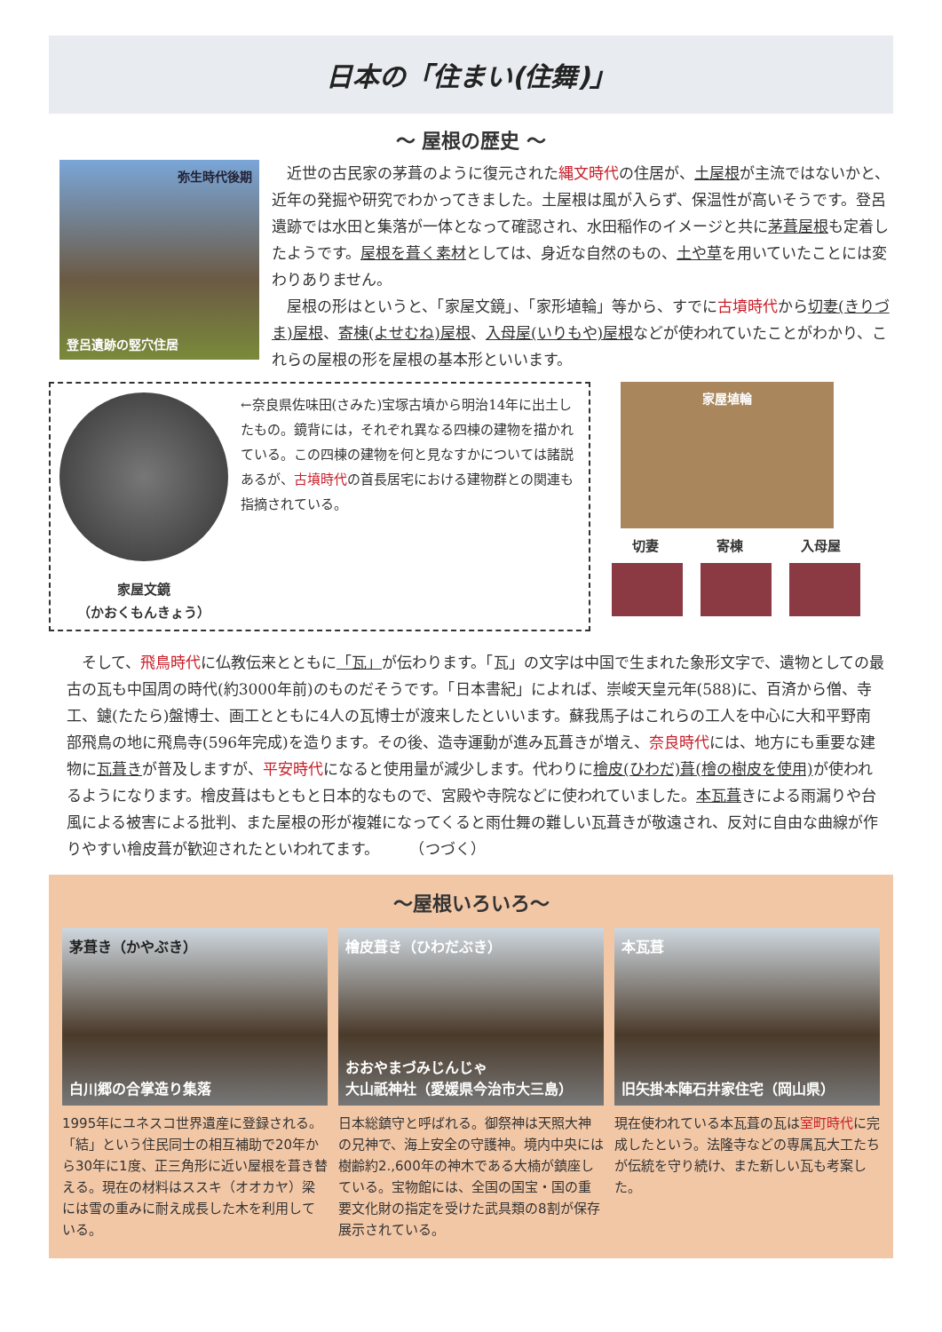日本の「住まい(住舞)」
〜 屋根の歴史 〜
弥生時代後期
登呂遺跡の竪穴住居
　近世の古民家の茅葺のように復元された縄文時代の住居が、土屋根が主流ではないかと、近年の発掘や研究でわかってきました。土屋根は風が入らず、保温性が高いそうです。登呂遺跡では水田と集落が一体となって確認され、水田稲作のイメージと共に茅葺屋根も定着したようです。屋根を葺く素材としては、身近な自然のもの、土や草を用いていたことには変わりありません。
　屋根の形はというと、「家屋文鏡」、「家形埴輪」等から、すでに古墳時代から切妻(きりづま)屋根、寄棟(よせむね)屋根、入母屋(いりもや)屋根などが使われていたことがわかり、これらの屋根の形を屋根の基本形といいます。
家屋文鏡
（かおくもんきょう）
←奈良県佐味田(さみた)宝塚古墳から明治14年に出土したもの。鏡背には，それぞれ異なる四棟の建物を描かれている。この四棟の建物を何と見なすかについては諸説あるが、古墳時代の首長居宅における建物群との関連も指摘されている。
家屋埴輪
切妻 寄棟 入母屋
　そして、飛鳥時代に仏教伝来とともに「瓦」が伝わります。「瓦」の文字は中国で生まれた象形文字で、遺物としての最古の瓦も中国周の時代(約3000年前)のものだそうです。「日本書紀」によれば、崇峻天皇元年(588)に、百済から僧、寺工、鑢(たたら)盤博士、画工とともに4人の瓦博士が渡来したといいます。蘇我馬子はこれらの工人を中心に大和平野南部飛鳥の地に飛鳥寺(596年完成)を造ります。その後、造寺運動が進み瓦葺きが増え、奈良時代には、地方にも重要な建物に瓦葺きが普及しますが、平安時代になると使用量が減少します。代わりに檜皮(ひわだ)葺(檜の樹皮を使用) が使われるようになります。檜皮葺はもともと日本的なもので、宮殿や寺院などに使われていました。本瓦葺きによる雨漏りや台風による被害による批判、また屋根の形が複雑になってくると雨仕舞の難しい瓦葺きが敬遠され、反対に自由な曲線が作りやすい檜皮葺が歓迎されたといわれてます。　　　（つづく）
〜屋根いろいろ〜
茅葺き（かやぶき）
白川郷の合掌造り集落
1995年にユネスコ世界遺産に登録される。「結」という住民同士の相互補助で20年から30年に1度、正三角形に近い屋根を葺き替える。現在の材料はススキ（オオカヤ）梁には雪の重みに耐え成長した木を利用している。
檜皮葺き（ひわだぶき）
おおやまづみじんじゃ
大山祇神社（愛媛県今治市大三島）
日本総鎮守と呼ばれる。御祭神は天照大神の兄神で、海上安全の守護神。境内中央には樹齢約2.,600年の神木である大楠が鎮座している。宝物館には、全国の国宝・国の重要文化財の指定を受けた武具類の8割が保存展示されている。
本瓦葺
旧矢掛本陣石井家住宅（岡山県）
現在使われている本瓦葺の瓦は室町時代に完成したという。法隆寺などの専属瓦大工たちが伝統を守り続け、また新しい瓦も考案した。